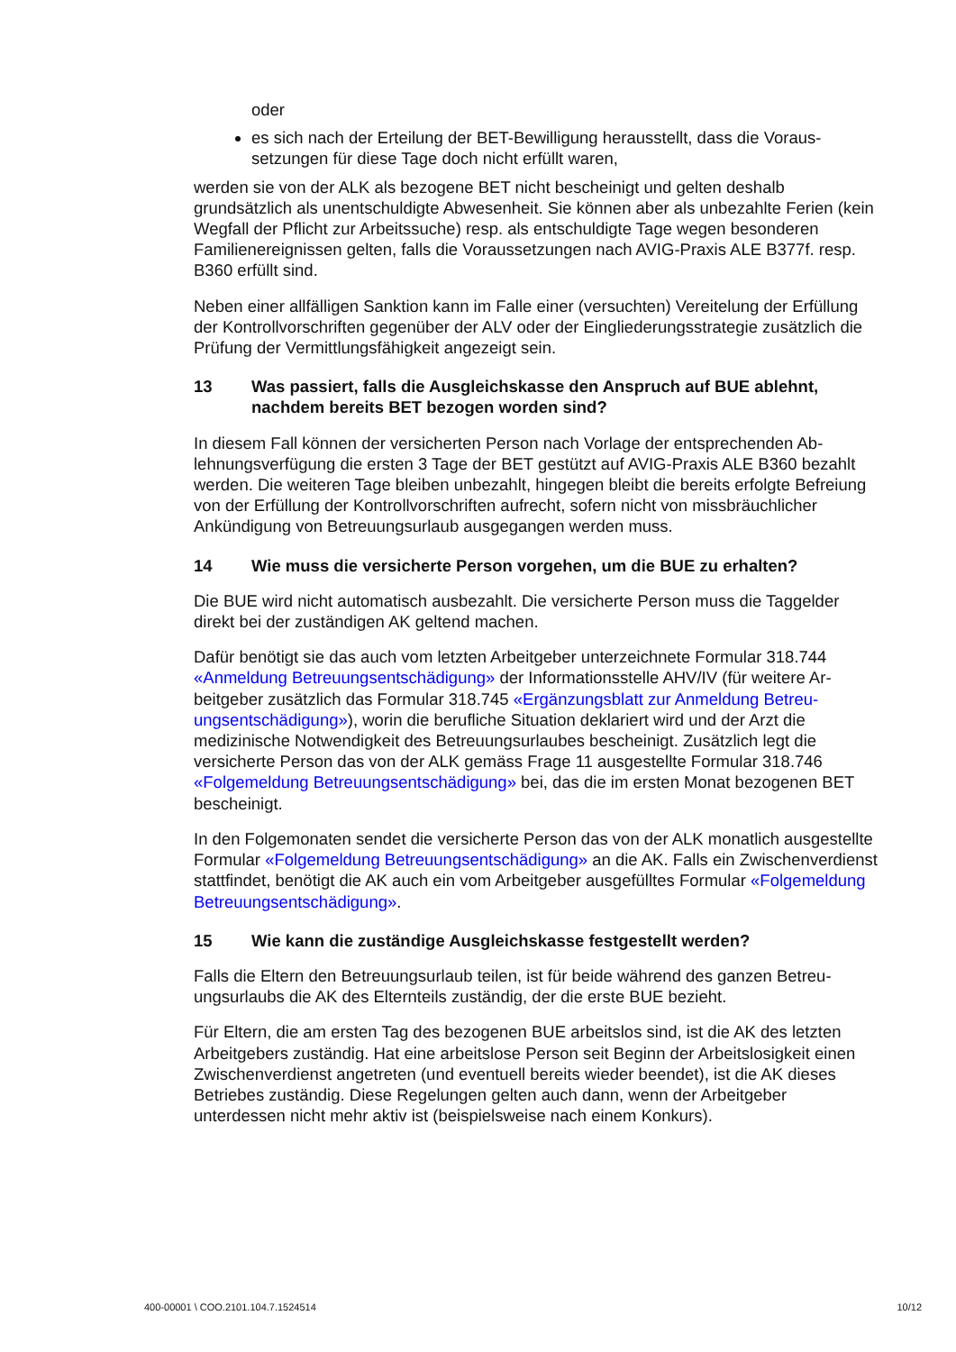oder
es sich nach der Erteilung der BET-Bewilligung herausstellt, dass die Voraus­setzungen für diese Tage doch nicht erfüllt waren,
werden sie von der ALK als bezogene BET nicht bescheinigt und gelten deshalb grundsätzlich als unentschuldigte Abwesenheit. Sie können aber als unbezahlte Fe­rien (kein Wegfall der Pflicht zur Arbeitssuche) resp. als entschuldigte Tage wegen besonderen Familienereignissen gelten, falls die Voraussetzungen nach AVIG-Pra­xis ALE B377f. resp. B360 erfüllt sind.
Neben einer allfälligen Sanktion kann im Falle einer (versuchten) Vereitelung der Er­füllung der Kontrollvorschriften gegenüber der ALV oder der Eingliederungsstrategie zusätzlich die Prüfung der Vermittlungsfähigkeit angezeigt sein.
13 Was passiert, falls die Ausgleichskasse den Anspruch auf BUE ablehnt, nachdem bereits BET bezogen worden sind?
In diesem Fall können der versicherten Person nach Vorlage der entsprechenden Ab­lehnungsverfügung die ersten 3 Tage der BET gestützt auf AVIG-Praxis ALE B360 be­zahlt werden. Die weiteren Tage bleiben unbezahlt, hingegen bleibt die bereits erfolgte Befreiung von der Erfüllung der Kontrollvorschriften aufrecht, sofern nicht von miss­bräuchlicher Ankündigung von Betreuungsurlaub ausgegangen werden muss.
14 Wie muss die versicherte Person vorgehen, um die BUE zu erhalten?
Die BUE wird nicht automatisch ausbezahlt. Die versicherte Person muss die Taggel­der direkt bei der zuständigen AK geltend machen.
Dafür benötigt sie das auch vom letzten Arbeitgeber unterzeichnete Formular 318.744 «Anmeldung Betreuungsentschädigung» der Informationsstelle AHV/IV (für weitere Ar­beitgeber zusätzlich das Formular 318.745 «Ergänzungsblatt zur Anmeldung Betreu­ungsentschädigung»), worin die berufliche Situation deklariert wird und der Arzt die medizinische Notwendigkeit des Betreuungsurlaubes bescheinigt. Zusätzlich legt die versicherte Person das von der ALK gemäss Frage 11 ausgestellte Formular 318.746 «Folgemeldung Betreuungsentschädigung» bei, das die im ersten Monat bezogenen BET bescheinigt.
In den Folgemonaten sendet die versicherte Person das von der ALK monatlich ausge­stellte Formular «Folgemeldung Betreuungsentschädigung» an die AK. Falls ein Zwi­schenverdienst stattfindet, benötigt die AK auch ein vom Arbeitgeber ausgefülltes For­mular «Folgemeldung Betreuungsentschädigung».
15 Wie kann die zuständige Ausgleichskasse festgestellt werden?
Falls die Eltern den Betreuungsurlaub teilen, ist für beide während des ganzen Betreu­ungsurlaubs die AK des Elternteils zuständig, der die erste BUE bezieht.
Für Eltern, die am ersten Tag des bezogenen BUE arbeitslos sind, ist die AK des letz­ten Arbeitgebers zuständig. Hat eine arbeitslose Person seit Beginn der Arbeitslosig­keit einen Zwischenverdienst angetreten (und eventuell bereits wieder beendet), ist die AK dieses Betriebes zuständig. Diese Regelungen gelten auch dann, wenn der Arbeit­geber unterdessen nicht mehr aktiv ist (beispielsweise nach einem Konkurs).
400-00001 \ COO.2101.104.7.1524514 10/12